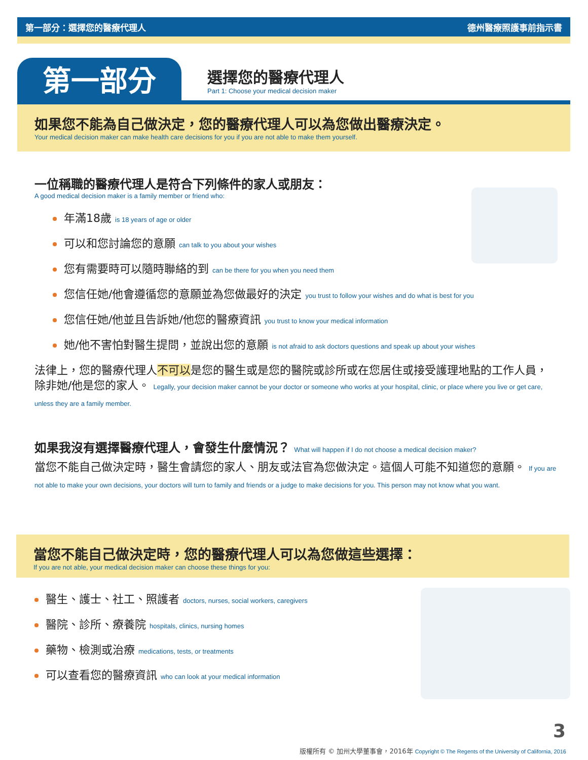第一部分：選擇您的醫療代理人 德州醫療照護事前指示書
第一部分
選擇您的醫療代理人
Part 1: Choose your medical decision maker
如果您不能為自己做決定，您的醫療代理人可以為您做出醫療決定。
Your medical decision maker can make health care decisions for you if you are not able to make them yourself.
一位稱職的醫療代理人是符合下列條件的家人或朋友：
A good medical decision maker is a family member or friend who:
年滿18歲 is 18 years of age or older
可以和您討論您的意願 can talk to you about your wishes
您有需要時可以隨時聯絡的到 can be there for you when you need them
您信任她/他會遵循您的意願並為您做最好的決定 you trust to follow your wishes and do what is best for you
您信任她/他並且告訴她/他您的醫療資訊 you trust to know your medical information
她/他不害怕對醫生提問，並說出您的意願 is not afraid to ask doctors questions and speak up about your wishes
法律上，您的醫療代理人不可以是您的醫生或是您的醫院或診所或在您居住或接受護理地點的工作人員，除非她/他是您的家人。 Legally, your decision maker cannot be your doctor or someone who works at your hospital, clinic, or place where you live or get care, unless they are a family member.
如果我沒有選擇醫療代理人，會發生什麼情況？ What will happen if I do not choose a medical decision maker?
當您不能自己做決定時，醫生會請您的家人、朋友或法官為您做決定。這個人可能不知道您的意願。 If you are not able to make your own decisions, your doctors will turn to family and friends or a judge to make decisions for you. This person may not know what you want.
當您不能自己做決定時，您的醫療代理人可以為您做這些選擇：
If you are not able, your medical decision maker can choose these things for you:
醫生、護士、社工、照護者 doctors, nurses, social workers, caregivers
醫院、診所、療養院 hospitals, clinics, nursing homes
藥物、檢測或治療 medications, tests, or treatments
可以查看您的醫療資訊 who can look at your medical information
3
版權所有 © 加州大學董事會，2016年 Copyright © The Regents of the University of California, 2016